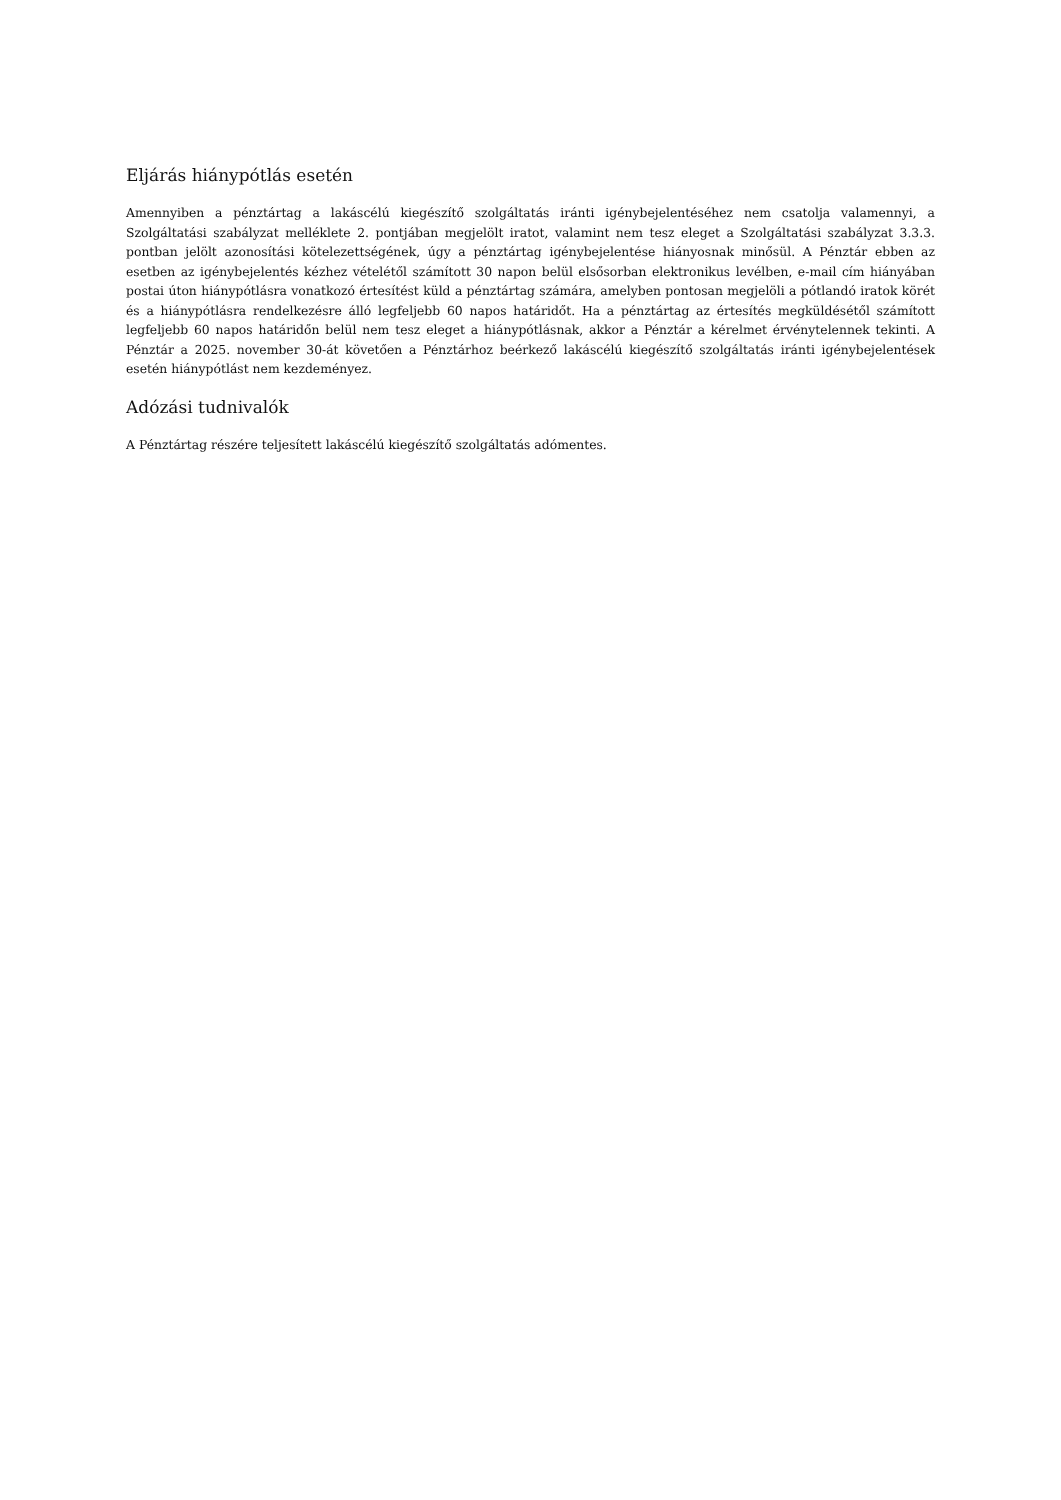Eljárás hiánypótlás esetén
Amennyiben a pénztártag a lakáscélú kiegészítő szolgáltatás iránti igénybejelentéséhez nem csatolja valamennyi, a Szolgáltatási szabályzat melléklete 2. pontjában megjelölt iratot, valamint nem tesz eleget a Szolgáltatási szabályzat 3.3.3. pontban jelölt azonosítási kötelezettségének, úgy a pénztártag igénybejelentése hiányosnak minősül. A Pénztár ebben az esetben az igénybejelentés kézhez vételétől számított 30 napon belül elsősorban elektronikus levélben, e-mail cím hiányában postai úton hiánypótlásra vonatkozó értesítést küld a pénztártag számára, amelyben pontosan megjelöli a pótlandó iratok körét és a hiánypótlásra rendelkezésre álló legfeljebb 60 napos határidőt. Ha a pénztártag az értesítés megküldésétől számított legfeljebb 60 napos határidőn belül nem tesz eleget a hiánypótlásnak, akkor a Pénztár a kérelmet érvénytelennek tekinti. A Pénztár a 2025. november 30-át követően a Pénztárhoz beérkező lakáscélú kiegészítő szolgáltatás iránti igénybejelentések esetén hiánypótlást nem kezdeményez.
Adózási tudnivalók
A Pénztártag részére teljesített lakáscélú kiegészítő szolgáltatás adómentes.